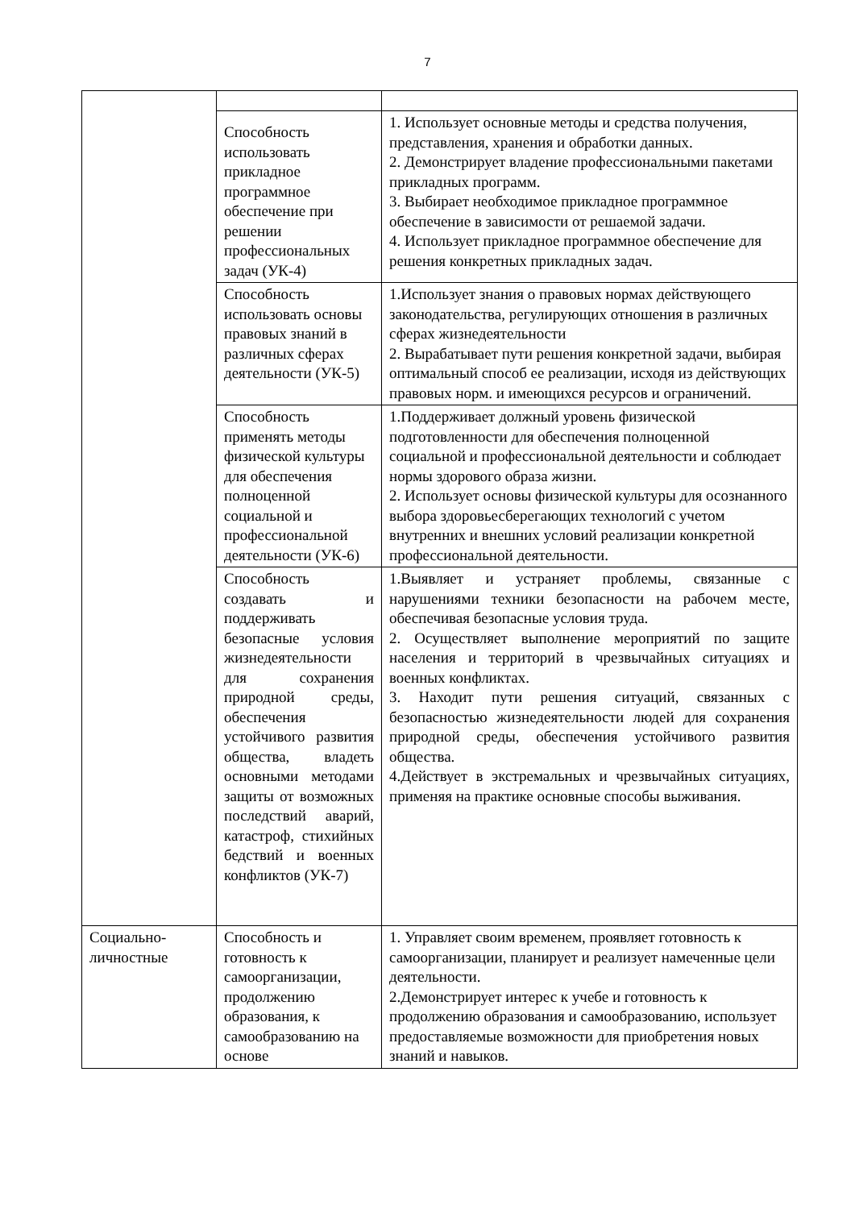7
| | Способность использовать прикладное программное обеспечение при решении профессиональных задач (УК-4) | 1. Использует основные методы и средства получения, представления, хранения и обработки данных. 2. Демонстрирует владение профессиональными пакетами прикладных программ. 3. Выбирает необходимое прикладное программное обеспечение в зависимости от решаемой задачи. 4. Использует прикладное программное обеспечение для решения конкретных прикладных задач. |
| | Способность использовать основы правовых знаний в различных сферах деятельности (УК-5) | 1.Использует знания о правовых нормах действующего законодательства, регулирующих отношения в различных сферах жизнедеятельности 2. Вырабатывает пути решения конкретной задачи, выбирая оптимальный способ ее реализации, исходя из действующих правовых норм. и имеющихся ресурсов и ограничений. |
| | Способность применять методы физической культуры для обеспечения полноценной социальной и профессиональной деятельности (УК-6) | 1.Поддерживает должный уровень физической подготовленности для обеспечения полноценной социальной и профессиональной деятельности и соблюдает нормы здорового образа жизни. 2. Использует основы физической культуры для осознанного выбора здоровьесберегающих технологий с учетом внутренних и внешних условий реализации конкретной профессиональной деятельности. |
| | Способность создавать и поддерживать безопасные условия жизнедеятельности для сохранения природной среды, обеспечения устойчивого развития общества, владеть основными методами защиты от возможных последствий аварий, катастроф, стихийных бедствий и военных конфликтов (УК-7) | 1.Выявляет и устраняет проблемы, связанные с нарушениями техники безопасности на рабочем месте, обеспечивая безопасные условия труда. 2. Осуществляет выполнение мероприятий по защите населения и территорий в чрезвычайных ситуациях и военных конфликтах. 3. Находит пути решения ситуаций, связанных с безопасностью жизнедеятельности людей для сохранения природной среды, обеспечения устойчивого развития общества. 4.Действует в экстремальных и чрезвычайных ситуациях, применяя на практике основные способы выживания. |
| Социально-личностные | Способность и готовность к самоорганизации, продолжению образования, к самообразованию на основе | 1. Управляет своим временем, проявляет готовность к самоорганизации, планирует и реализует намеченные цели деятельности. 2.Демонстрирует интерес к учебе и готовность к продолжению образования и самообразованию, использует предоставляемые возможности для приобретения новых знаний и навыков. |